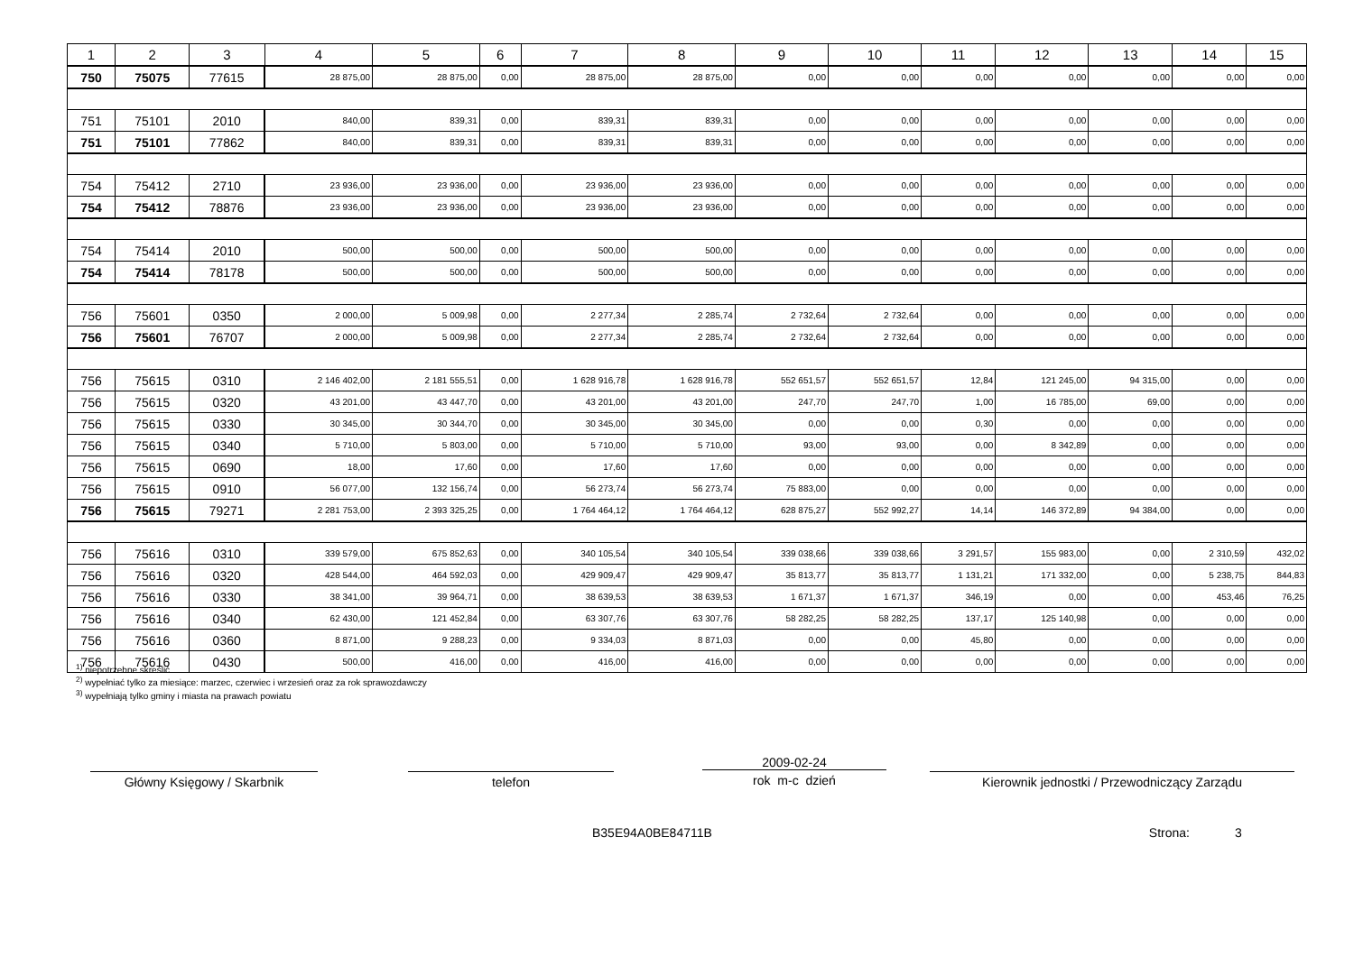| 1 | 2 | 3 | 4 | 5 | 6 | 7 | 8 | 9 | 10 | 11 | 12 | 13 | 14 | 15 |
| --- | --- | --- | --- | --- | --- | --- | --- | --- | --- | --- | --- | --- | --- | --- |
| 750 | 75075 | 77615 | 28 875,00 | 28 875,00 | 0,00 | 28 875,00 | 28 875,00 | 0,00 | 0,00 | 0,00 | 0,00 | 0,00 | 0,00 | 0,00 |
| 751 | 75101 | 2010 | 840,00 | 839,31 | 0,00 | 839,31 | 839,31 | 0,00 | 0,00 | 0,00 | 0,00 | 0,00 | 0,00 | 0,00 |
| 751 | 75101 | 77862 | 840,00 | 839,31 | 0,00 | 839,31 | 839,31 | 0,00 | 0,00 | 0,00 | 0,00 | 0,00 | 0,00 | 0,00 |
| 754 | 75412 | 2710 | 23 936,00 | 23 936,00 | 0,00 | 23 936,00 | 23 936,00 | 0,00 | 0,00 | 0,00 | 0,00 | 0,00 | 0,00 | 0,00 |
| 754 | 75412 | 78876 | 23 936,00 | 23 936,00 | 0,00 | 23 936,00 | 23 936,00 | 0,00 | 0,00 | 0,00 | 0,00 | 0,00 | 0,00 | 0,00 |
| 754 | 75414 | 2010 | 500,00 | 500,00 | 0,00 | 500,00 | 500,00 | 0,00 | 0,00 | 0,00 | 0,00 | 0,00 | 0,00 | 0,00 |
| 754 | 75414 | 78178 | 500,00 | 500,00 | 0,00 | 500,00 | 500,00 | 0,00 | 0,00 | 0,00 | 0,00 | 0,00 | 0,00 | 0,00 |
| 756 | 75601 | 0350 | 2 000,00 | 5 009,98 | 0,00 | 2 277,34 | 2 285,74 | 2 732,64 | 2 732,64 | 0,00 | 0,00 | 0,00 | 0,00 | 0,00 |
| 756 | 75601 | 76707 | 2 000,00 | 5 009,98 | 0,00 | 2 277,34 | 2 285,74 | 2 732,64 | 2 732,64 | 0,00 | 0,00 | 0,00 | 0,00 | 0,00 |
| 756 | 75615 | 0310 | 2 146 402,00 | 2 181 555,51 | 0,00 | 1 628 916,78 | 1 628 916,78 | 552 651,57 | 552 651,57 | 12,84 | 121 245,00 | 94 315,00 | 0,00 | 0,00 |
| 756 | 75615 | 0320 | 43 201,00 | 43 447,70 | 0,00 | 43 201,00 | 43 201,00 | 247,70 | 247,70 | 1,00 | 16 785,00 | 69,00 | 0,00 | 0,00 |
| 756 | 75615 | 0330 | 30 345,00 | 30 344,70 | 0,00 | 30 345,00 | 30 345,00 | 0,00 | 0,00 | 0,30 | 0,00 | 0,00 | 0,00 | 0,00 |
| 756 | 75615 | 0340 | 5 710,00 | 5 803,00 | 0,00 | 5 710,00 | 5 710,00 | 93,00 | 93,00 | 0,00 | 8 342,89 | 0,00 | 0,00 | 0,00 |
| 756 | 75615 | 0690 | 18,00 | 17,60 | 0,00 | 17,60 | 17,60 | 0,00 | 0,00 | 0,00 | 0,00 | 0,00 | 0,00 | 0,00 |
| 756 | 75615 | 0910 | 56 077,00 | 132 156,74 | 0,00 | 56 273,74 | 56 273,74 | 75 883,00 | 0,00 | 0,00 | 0,00 | 0,00 | 0,00 | 0,00 |
| 756 | 75615 | 79271 | 2 281 753,00 | 2 393 325,25 | 0,00 | 1 764 464,12 | 1 764 464,12 | 628 875,27 | 552 992,27 | 14,14 | 146 372,89 | 94 384,00 | 0,00 | 0,00 |
| 756 | 75616 | 0310 | 339 579,00 | 675 852,63 | 0,00 | 340 105,54 | 340 105,54 | 339 038,66 | 339 038,66 | 3 291,57 | 155 983,00 | 0,00 | 2 310,59 | 432,02 |
| 756 | 75616 | 0320 | 428 544,00 | 464 592,03 | 0,00 | 429 909,47 | 429 909,47 | 35 813,77 | 35 813,77 | 1 131,21 | 171 332,00 | 0,00 | 5 238,75 | 844,83 |
| 756 | 75616 | 0330 | 38 341,00 | 39 964,71 | 0,00 | 38 639,53 | 38 639,53 | 1 671,37 | 1 671,37 | 346,19 | 0,00 | 0,00 | 453,46 | 76,25 |
| 756 | 75616 | 0340 | 62 430,00 | 121 452,84 | 0,00 | 63 307,76 | 63 307,76 | 58 282,25 | 58 282,25 | 137,17 | 125 140,98 | 0,00 | 0,00 | 0,00 |
| 756 | 75616 | 0360 | 8 871,00 | 9 288,23 | 0,00 | 9 334,03 | 8 871,03 | 0,00 | 0,00 | 45,80 | 0,00 | 0,00 | 0,00 | 0,00 |
| 756 | 75616 | 0430 | 500,00 | 416,00 | 0,00 | 416,00 | 416,00 | 0,00 | 0,00 | 0,00 | 0,00 | 0,00 | 0,00 | 0,00 |
<sup>1)</sup> niepotrzebne skreślić
<sup>2)</sup> wypełniać tylko za miesiące: marzec, czerwiec i wrzesień oraz za rok sprawozdawczy
<sup>3)</sup> wypełniają tylko gminy i miasta na prawach powiatu
Główny Księgowy / Skarbnik telefon
2009-02-24
rok m-c dzień
Kierownik jednostki / Przewodniczący Zarządu
B35E94A0BE84711B Strona: 3